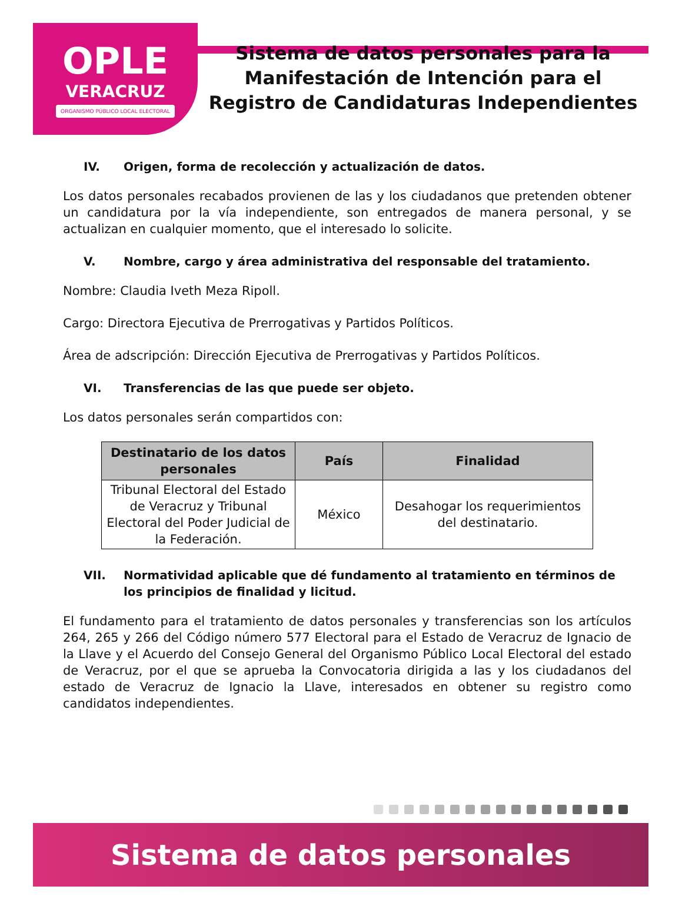OPLE
VERACRUZ
ORGANISMO PÚBLICO LOCAL ELECTORAL
Sistema de datos personales para la
Manifestación de Intención para el
Registro de Candidaturas Independientes
IV. Origen, forma de recolección y actualización de datos.
Los datos personales recabados provienen de las y los ciudadanos que pretenden obtener un candidatura por la vía independiente, son entregados de manera personal, y se actualizan en cualquier momento, que el interesado lo solicite.
V. Nombre, cargo y área administrativa del responsable del tratamiento.
Nombre: Claudia Iveth Meza Ripoll.
Cargo: Directora Ejecutiva de Prerrogativas y Partidos Políticos.
Área de adscripción: Dirección Ejecutiva de Prerrogativas y Partidos Políticos.
VI. Transferencias de las que puede ser objeto.
Los datos personales serán compartidos con:
| Destinatario de los datos personales | País | Finalidad |
| --- | --- | --- |
| Tribunal Electoral del Estado de Veracruz y Tribunal Electoral del Poder Judicial de la Federación. | México | Desahogar los requerimientos del destinatario. |
VII. Normatividad aplicable que dé fundamento al tratamiento en términos de los principios de finalidad y licitud.
El fundamento para el tratamiento de datos personales y transferencias son los artículos 264, 265 y 266 del Código número 577 Electoral para el Estado de Veracruz de Ignacio de la Llave y el Acuerdo del Consejo General del Organismo Público Local Electoral del estado de Veracruz, por el que se aprueba la Convocatoria dirigida a las y los ciudadanos del estado de Veracruz de Ignacio la Llave, interesados en obtener su registro como candidatos independientes.
Sistema de datos personales